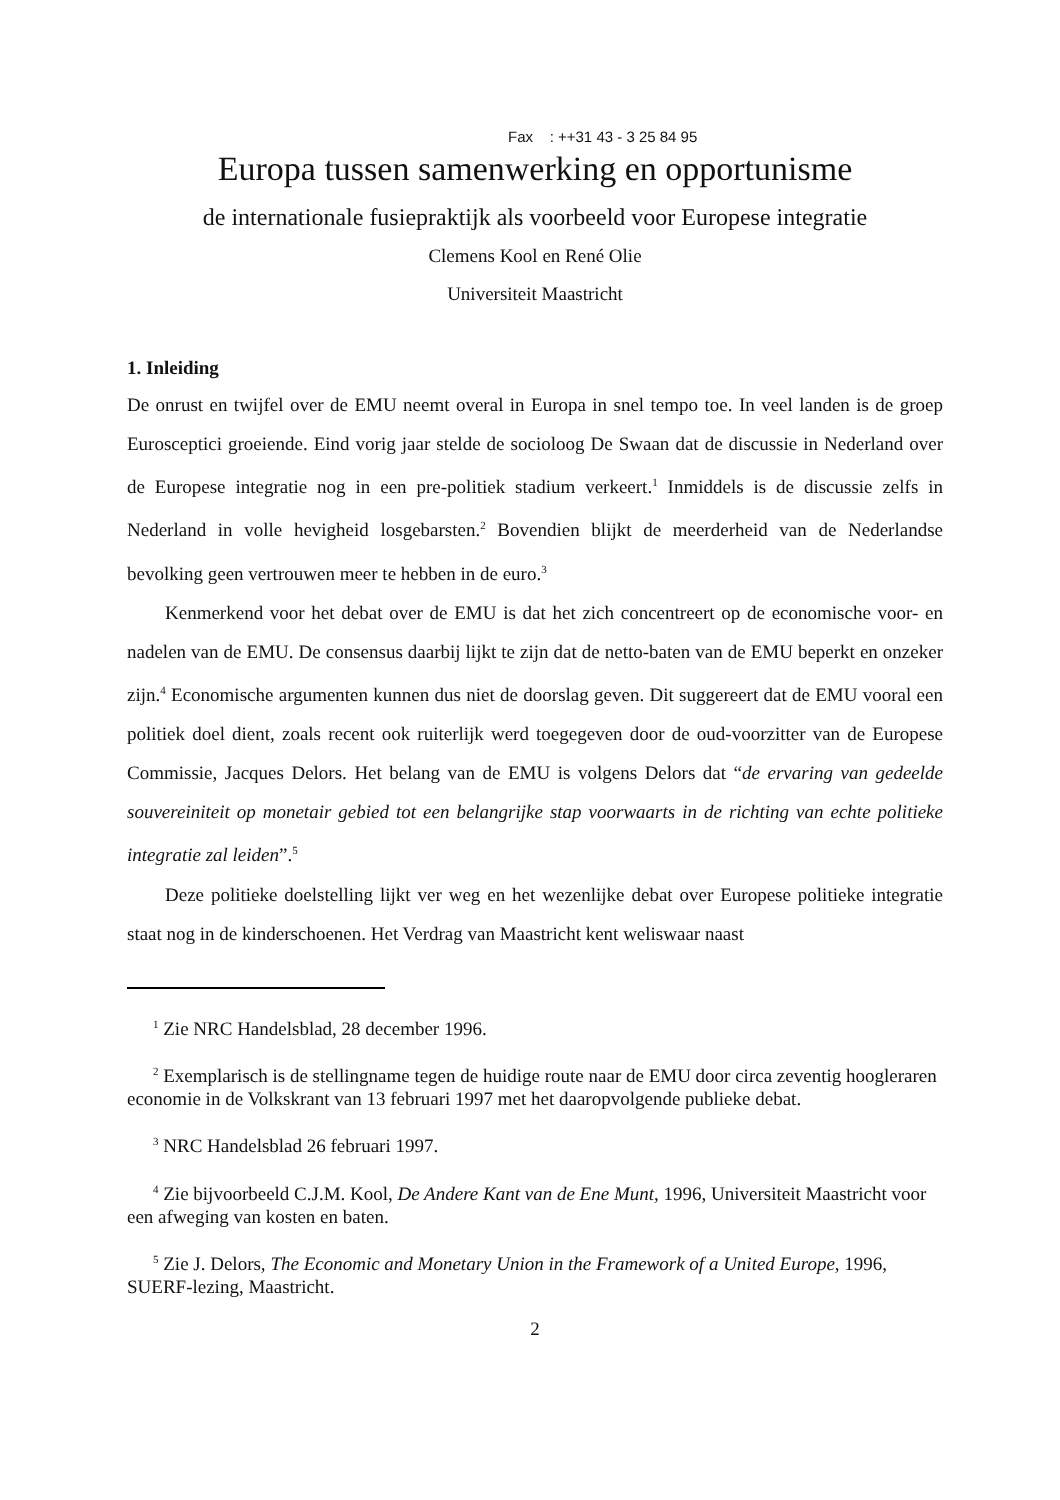Fax : ++31 43 - 3 25 84 95
Europa tussen samenwerking en opportunisme
de internationale fusiepraktijk als voorbeeld voor Europese integratie
Clemens Kool en René Olie
Universiteit Maastricht
1. Inleiding
De onrust en twijfel over de EMU neemt overal in Europa in snel tempo toe. In veel landen is de groep Eurosceptici groeiende. Eind vorig jaar stelde de socioloog De Swaan dat de discus­sie in Nederland over de Europese integratie nog in een pre-politiek stadium verkeert.<sup>1</sup> Inmid­dels is de discussie zelfs in Nederland in volle hevigheid losgebarsten.<sup>2</sup> Bovendien blijkt de meerderheid van de Nederlandse bevolking geen vertrouwen meer te hebben in de euro.<sup>3</sup>
Kenmerkend voor het debat over de EMU is dat het zich concentreert op de economische voor- en nadelen van de EMU. De consensus daarbij lijkt te zijn dat de netto-baten van de EMU beperkt en onzeker zijn.<sup>4</sup> Economische argumenten kunnen dus niet de doorslag geven. Dit suggereert dat de EMU vooral een politiek doel dient, zoals recent ook ruiterlijk werd toegegeven door de oud-voorzitter van de Europese Commissie, Jacques Delors. Het belang van de EMU is volgens Delors dat “de ervaring van gedeelde souvereiniteit op monetair gebied tot een belangrijke stap voorwaarts in de richting van echte politieke integratie zal leiden”.<sup>5</sup>
Deze politieke doelstelling lijkt ver weg en het wezenlijke debat over Europese politieke integratie staat nog in de kinderschoenen. Het Verdrag van Maastricht kent weliswaar naast
<sup>1</sup> Zie NRC Handelsblad, 28 december 1996.
<sup>2</sup> Exemplarisch is de stellingname tegen de huidige route naar de EMU door circa zeventig hoogleraren economie in de Volkskrant van 13 februari 1997 met het daaropvolgende publieke debat.
<sup>3</sup> NRC Handelsblad 26 februari 1997.
<sup>4</sup> Zie bijvoorbeeld C.J.M. Kool, De Andere Kant van de Ene Munt, 1996, Universiteit Maastricht voor een afweging van kosten en baten.
<sup>5</sup> Zie J. Delors, The Economic and Monetary Union in the Framework of a United Europe, 1996, SUERF-lezing, Maastricht.
2